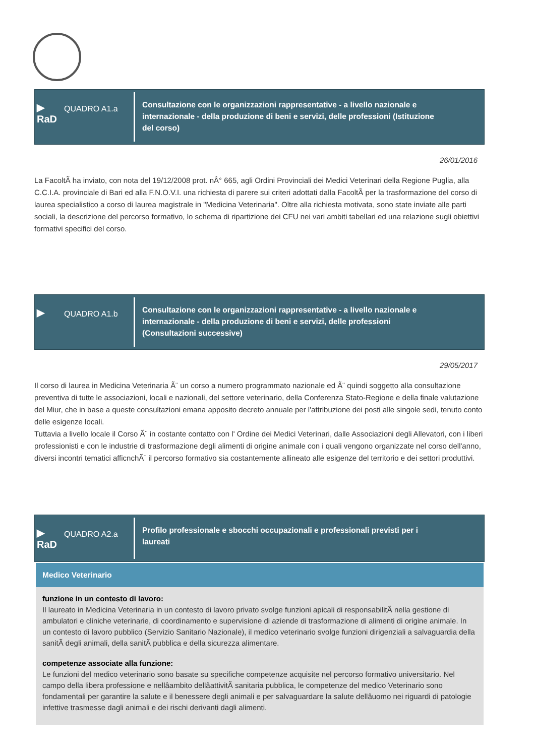▶
RaD
QUADRO A1.a
Consultazione con le organizzazioni rappresentative - a livello nazionale e internazionale - della produzione di beni e servizi, delle professioni (Istituzione del corso)
26/01/2016
La FacoltÃ ha inviato, con nota del 19/12/2008 prot. nÂ° 665, agli Ordini Provinciali dei Medici Veterinari della Regione Puglia, alla C.C.I.A. provinciale di Bari ed alla F.N.O.V.I. una richiesta di parere sui criteri adottati dalla FacoltÃ per la trasformazione del corso di laurea specialistico a corso di laurea magistrale in "Medicina Veterinaria". Oltre alla richiesta motivata, sono state inviate alle parti sociali, la descrizione del percorso formativo, lo schema di ripartizione dei CFU nei vari ambiti tabellari ed una relazione sugli obiettivi formativi specifici del corso.
▶
QUADRO A1.b
Consultazione con le organizzazioni rappresentative - a livello nazionale e internazionale - della produzione di beni e servizi, delle professioni (Consultazioni successive)
29/05/2017
Il corso di laurea in Medicina Veterinaria Ã¨ un corso a numero programmato nazionale ed Ã¨ quindi soggetto alla consultazione preventiva di tutte le associazioni, locali e nazionali, del settore veterinario, della Conferenza Stato-Regione e della finale valutazione del Miur, che in base a queste consultazioni emana apposito decreto annuale per l'attribuzione dei posti alle singole sedi, tenuto conto delle esigenze locali.
Tuttavia a livello locale il Corso Ã¨ in costante contatto con l' Ordine dei Medici Veterinari, dalle Associazioni degli Allevatori, con i liberi professionisti e con le industrie di trasformazione degli alimenti di origine animale con i quali vengono organizzate nel corso dell'anno, diversi incontri tematici afficnchÃ¨ il percorso formativo sia costantemente allineato alle esigenze del territorio e dei settori produttivi.
▶
RaD
QUADRO A2.a
Profilo professionale e sbocchi occupazionali e professionali previsti per i laureati
Medico Veterinario
funzione in un contesto di lavoro:
Il laureato in Medicina Veterinaria in un contesto di lavoro privato svolge funzioni apicali di responsabilitÃ nella gestione di ambulatori e cliniche veterinarie, di coordinamento e supervisione di aziende di trasformazione di alimenti di origine animale. In un contesto di lavoro pubblico (Servizio Sanitario Nazionale), il medico veterinario svolge funzioni dirigenziali a salvaguardia della sanitÃ degli animali, della sanitÃ pubblica e della sicurezza alimentare.
competenze associate alla funzione:
Le funzioni del medico veterinario sono basate su specifiche competenze acquisite nel percorso formativo universitario. Nel campo della libera professione e nellâambito dellâattivitÃ sanitaria pubblica, le competenze del medico Veterinario sono fondamentali per garantire la salute e il benessere degli animali e per salvaguardare la salute dellâuomo nei riguardi di patologie infettive trasmesse dagli animali e dei rischi derivanti dagli alimenti.